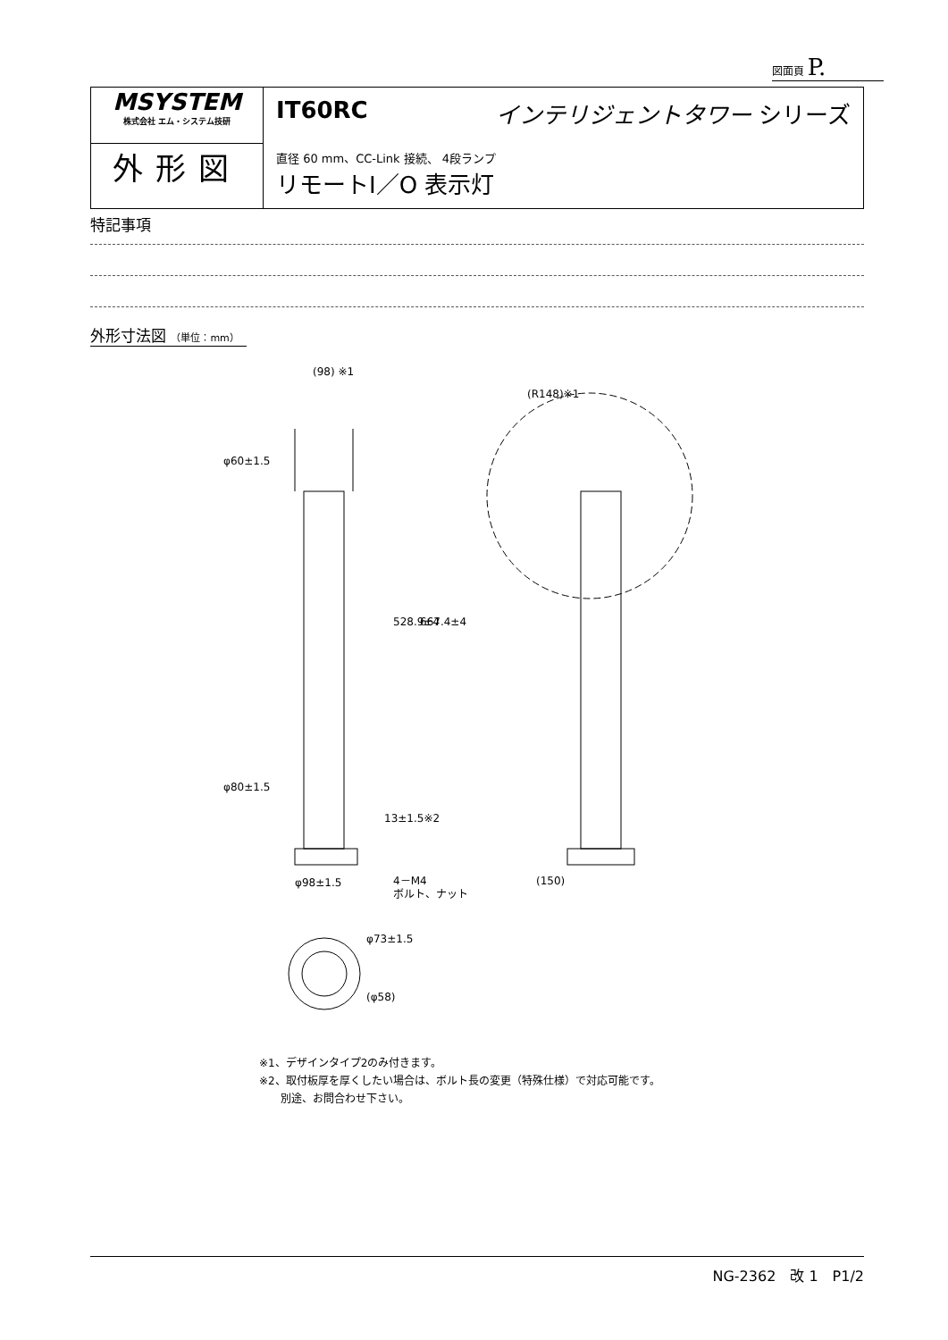図面頁 P.
| MSYSTEM 株式会社 エム・システム技研 | IT60RC インテリジェントタワー シリーズ 直径 60 mm、CC-Link 接続、 4段ランプ リモートI／O 表示灯 |
| 外形図 | |
特記事項
外形寸法図 （単位：mm）
(98) ※1
φ60±1.5
φ80±1.5
φ98±1.5
528.9±4
667.4±4
13±1.5※2
4－M4
ボルト、ナット
(R148)※1
(150)
φ73±1.5
(φ58)
※1、デザインタイプ2のみ付きます。
※2、取付板厚を厚くしたい場合は、ボルト長の変更（特殊仕様）で対応可能です。
　　別途、お問合わせ下さい。
NG-2362　改 1　P1/2